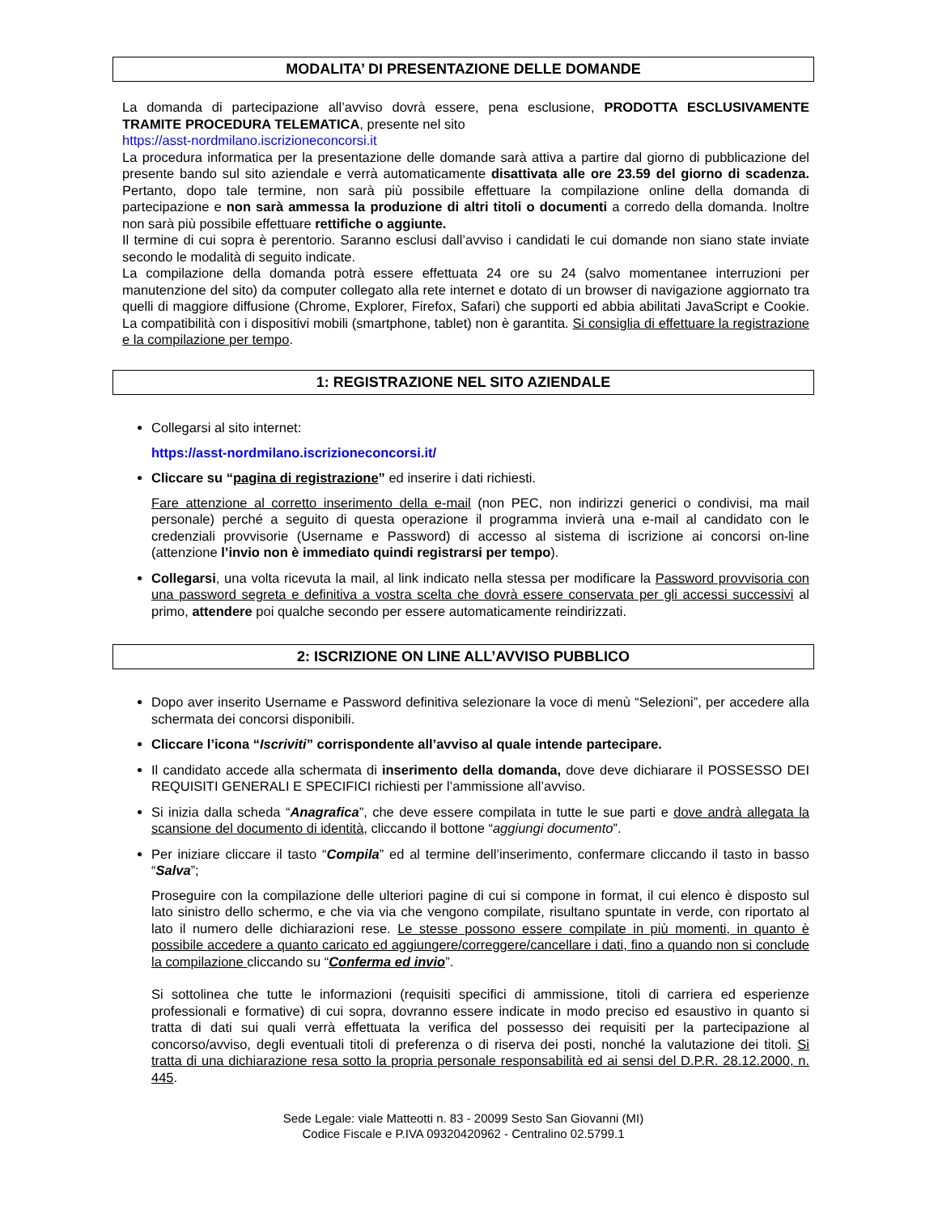MODALITA’ DI PRESENTAZIONE DELLE DOMANDE
La domanda di partecipazione all’avviso dovrà essere, pena esclusione, PRODOTTA ESCLUSIVAMENTE TRAMITE PROCEDURA TELEMATICA, presente nel sito
https://asst-nordmilano.iscrizioneconcorsi.it
La procedura informatica per la presentazione delle domande sarà attiva a partire dal giorno di pubblicazione del presente bando sul sito aziendale e verrà automaticamente disattivata alle ore 23.59 del giorno di scadenza. Pertanto, dopo tale termine, non sarà più possibile effettuare la compilazione online della domanda di partecipazione e non sarà ammessa la produzione di altri titoli o documenti a corredo della domanda. Inoltre non sarà più possibile effettuare rettifiche o aggiunte.
Il termine di cui sopra è perentorio. Saranno esclusi dall’avviso i candidati le cui domande non siano state inviate secondo le modalità di seguito indicate.
La compilazione della domanda potrà essere effettuata 24 ore su 24 (salvo momentanee interruzioni per manutenzione del sito) da computer collegato alla rete internet e dotato di un browser di navigazione aggiornato tra quelli di maggiore diffusione (Chrome, Explorer, Firefox, Safari) che supporti ed abbia abilitati JavaScript e Cookie. La compatibilità con i dispositivi mobili (smartphone, tablet) non è garantita. Si consiglia di effettuare la registrazione e la compilazione per tempo.
1: REGISTRAZIONE NEL SITO AZIENDALE
Collegarsi al sito internet:
https://asst-nordmilano.iscrizioneconcorsi.it/
Cliccare su “pagina di registrazione” ed inserire i dati richiesti.
Fare attenzione al corretto inserimento della e-mail (non PEC, non indirizzi generici o condivisi, ma mail personale) perché a seguito di questa operazione il programma invierà una e-mail al candidato con le credenziali provvisorie (Username e Password) di accesso al sistema di iscrizione ai concorsi on-line (attenzione l’invio non è immediato quindi registrarsi per tempo).
Collegarsi, una volta ricevuta la mail, al link indicato nella stessa per modificare la Password provvisoria con una password segreta e definitiva a vostra scelta che dovrà essere conservata per gli accessi successivi al primo, attendere poi qualche secondo per essere automaticamente reindirizzati.
2: ISCRIZIONE ON LINE ALL’AVVISO PUBBLICO
Dopo aver inserito Username e Password definitiva selezionare la voce di menù “Selezioni”, per accedere alla schermata dei concorsi disponibili.
Cliccare l’icona “Iscriviti” corrispondente all’avviso al quale intende partecipare.
Il candidato accede alla schermata di inserimento della domanda, dove deve dichiarare il POSSESSO DEI REQUISITI GENERALI E SPECIFICI richiesti per l’ammissione all’avviso.
Si inizia dalla scheda “Anagrafica”, che deve essere compilata in tutte le sue parti e dove andrà allegata la scansione del documento di identità, cliccando il bottone “aggiungi documento”.
Per iniziare cliccare il tasto “Compila” ed al termine dell’inserimento, confermare cliccando il tasto in basso “Salva”;
Proseguire con la compilazione delle ulteriori pagine di cui si compone in format, il cui elenco è disposto sul lato sinistro dello schermo, e che via via che vengono compilate, risultano spuntate in verde, con riportato al lato il numero delle dichiarazioni rese. Le stesse possono essere compilate in più momenti, in quanto è possibile accedere a quanto caricato ed aggiungere/correggere/cancellare i dati, fino a quando non si conclude la compilazione cliccando su “Conferma ed invio”.
Si sottolinea che tutte le informazioni (requisiti specifici di ammissione, titoli di carriera ed esperienze professionali e formative) di cui sopra, dovranno essere indicate in modo preciso ed esaustivo in quanto si tratta di dati sui quali verrà effettuata la verifica del possesso dei requisiti per la partecipazione al concorso/avviso, degli eventuali titoli di preferenza o di riserva dei posti, nonché la valutazione dei titoli. Si tratta di una dichiarazione resa sotto la propria personale responsabilità ed ai sensi del D.P.R. 28.12.2000, n. 445.
Sede Legale: viale Matteotti n. 83 - 20099 Sesto San Giovanni (MI)
Codice Fiscale e P.IVA 09320420962 - Centralino 02.5799.1